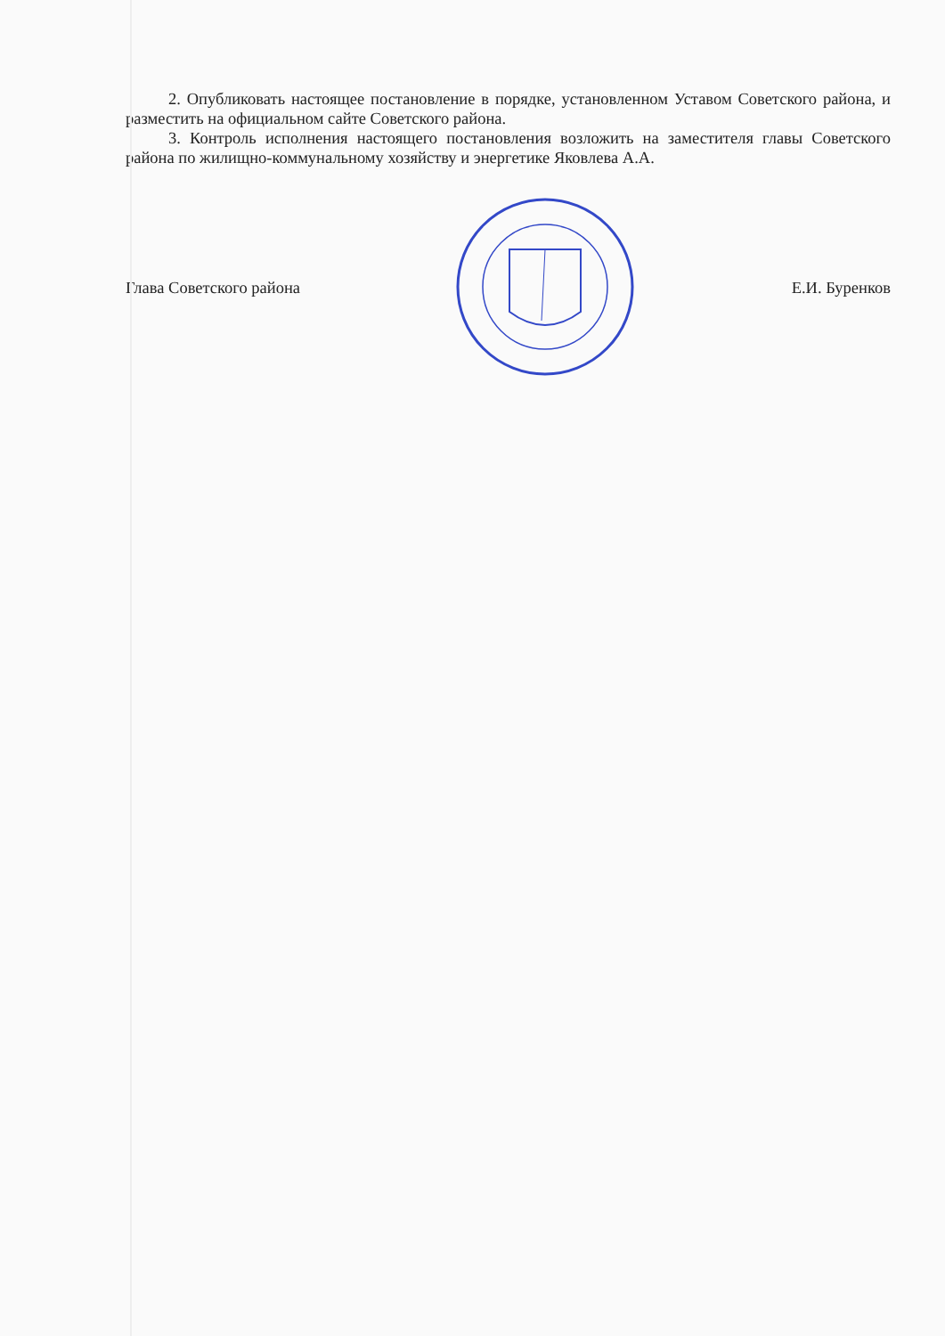2. Опубликовать настоящее постановление в порядке, установленном Уставом Советского района, и разместить на официальном сайте Советского района.
3. Контроль исполнения настоящего постановления возложить на заместителя главы Советского района по жилищно-коммунальному хозяйству и энергетике Яковлева А.А.
Глава Советского района Е.И. Буренков